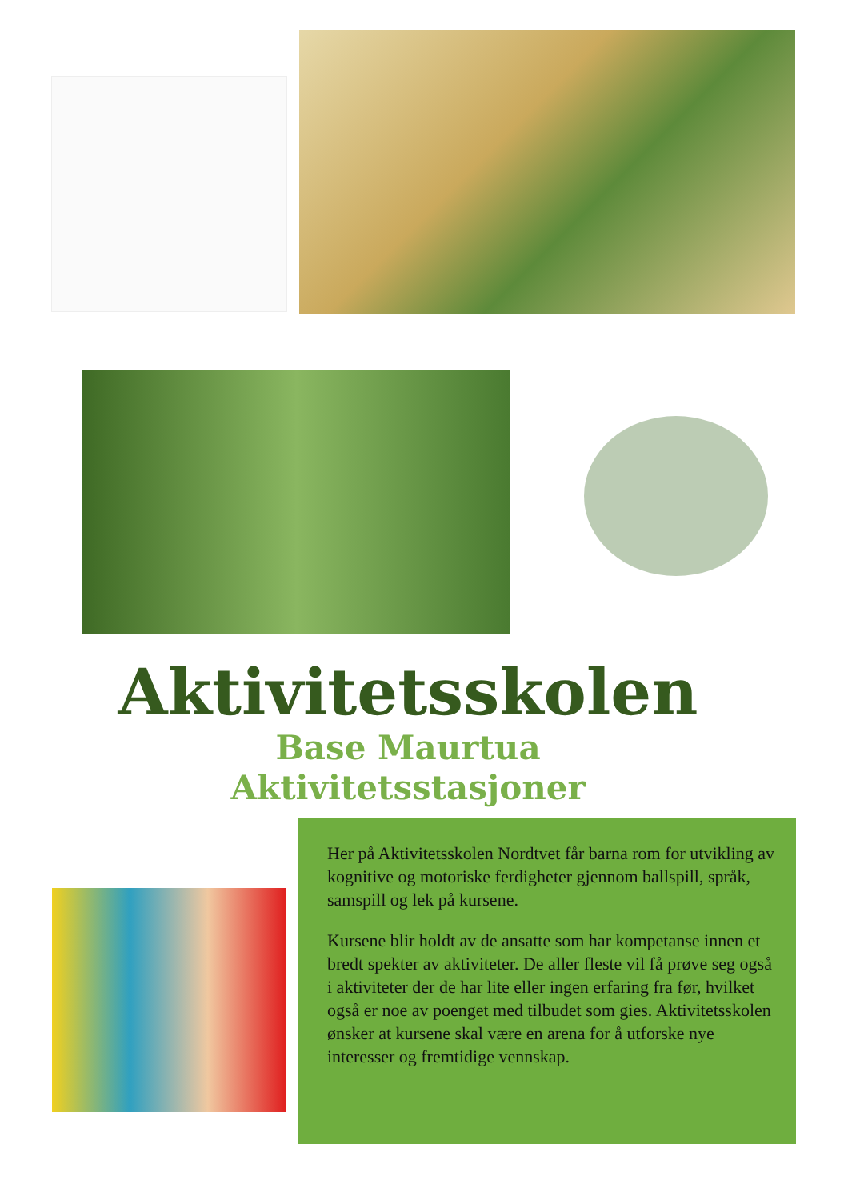Aktivitetsskolen
Base Maurtua
Aktivitetsstasjoner
Her på Aktivitetsskolen Nordtvet får barna rom for utvikling av kognitive og motoriske ferdigheter gjennom ballspill, språk, samspill og lek på kursene.
Kursene blir holdt av de ansatte som har kompetanse innen et bredt spekter av aktiviteter. De aller fleste vil få prøve seg også i aktiviteter der de har lite eller ingen erfaring fra før, hvilket også er noe av poenget med tilbudet som gies. Aktivitetsskolen ønsker at kursene skal være en arena for å utforske nye interesser og fremtidige vennskap.